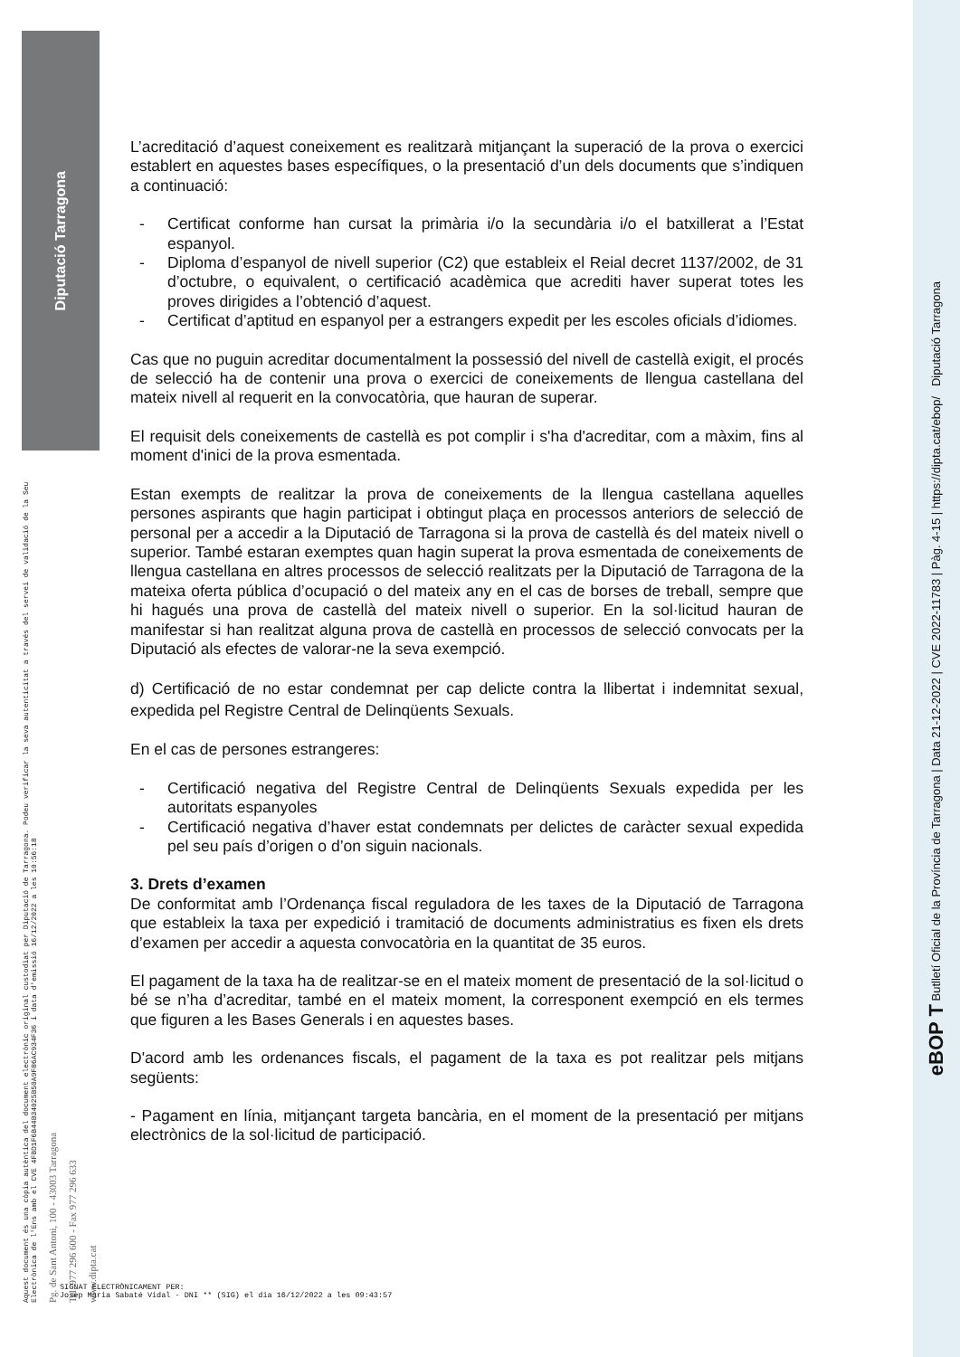Diputació Tarragona
Aquest document és una còpia autèntica del document electrònic original custodiat per Diputació de Tarragona. Podeu verificar la seva autenticitat a través del servei de validació de la Seu Electrònica de l'Ens amb el CVE 4FBD1F6B44B34025B50A9F86AC934F36 i data d'emissió 16/12/2022 a les 10:56:18 Pg. de Sant Antoni, 100 - 43003 Tarragona Tel. 977 296 600 - Fax 977 296 633 www.dipta.cat
eBOP T Butlletí Oficial de la Província de Tarragona | Data 21-12-2022 | CVE 2022-11783 | Pàg. 4-15 | https://dipta.cat/ebop/ Diputació Tarragona
L’acreditació d’aquest coneixement es realitzarà mitjançant la superació de la prova o exercici establert en aquestes bases específiques, o la presentació d’un dels documents que s’indiquen a continuació:
- Certificat conforme han cursat la primària i/o la secundària i/o el batxillerat a l’Estat espanyol.
- Diploma d’espanyol de nivell superior (C2) que estableix el Reial decret 1137/2002, de 31 d’octubre, o equivalent, o certificació acadèmica que acrediti haver superat totes les proves dirigides a l’obtenció d’aquest.
- Certificat d’aptitud en espanyol per a estrangers expedit per les escoles oficials d’idiomes.
Cas que no puguin acreditar documentalment la possessió del nivell de castellà exigit, el procés de selecció ha de contenir una prova o exercici de coneixements de llengua castellana del mateix nivell al requerit en la convocatòria, que hauran de superar.
El requisit dels coneixements de castellà es pot complir i s'ha d'acreditar, com a màxim, fins al moment d'inici de la prova esmentada.
Estan exempts de realitzar la prova de coneixements de la llengua castellana aquelles persones aspirants que hagin participat i obtingut plaça en processos anteriors de selecció de personal per a accedir a la Diputació de Tarragona si la prova de castellà és del mateix nivell o superior. També estaran exemptes quan hagin superat la prova esmentada de coneixements de llengua castellana en altres processos de selecció realitzats per la Diputació de Tarragona de la mateixa oferta pública d’ocupació o del mateix any en el cas de borses de treball, sempre que hi hagués una prova de castellà del mateix nivell o superior. En la sol·licitud hauran de manifestar si han realitzat alguna prova de castellà en processos de selecció convocats per la Diputació als efectes de valorar-ne la seva exempció.
d) Certificació de no estar condemnat per cap delicte contra la llibertat i indemnitat sexual, expedida pel Registre Central de Delinqüents Sexuals.
En el cas de persones estrangeres:
- Certificació negativa del Registre Central de Delinqüents Sexuals expedida per les autoritats espanyoles
- Certificació negativa d’haver estat condemnats per delictes de caràcter sexual expedida pel seu país d’origen o d’on siguin nacionals.
3. Drets d’examen
De conformitat amb l’Ordenança fiscal reguladora de les taxes de la Diputació de Tarragona que estableix la taxa per expedició i tramitació de documents administratius es fixen els drets d’examen per accedir a aquesta convocatòria en la quantitat de 35 euros.
El pagament de la taxa ha de realitzar-se en el mateix moment de presentació de la sol·licitud o bé se n’ha d’acreditar, també en el mateix moment, la corresponent exempció en els termes que figuren a les Bases Generals i en aquestes bases.
D'acord amb les ordenances fiscals, el pagament de la taxa es pot realitzar pels mitjans següents:
- Pagament en línia, mitjançant targeta bancària, en el moment de la presentació per mitjans electrònics de la sol·licitud de participació.
SIGNAT ELECTRÒNICAMENT PER:
Josep Maria Sabaté Vidal - DNI ** (SIG) el dia 16/12/2022 a les 09:43:57